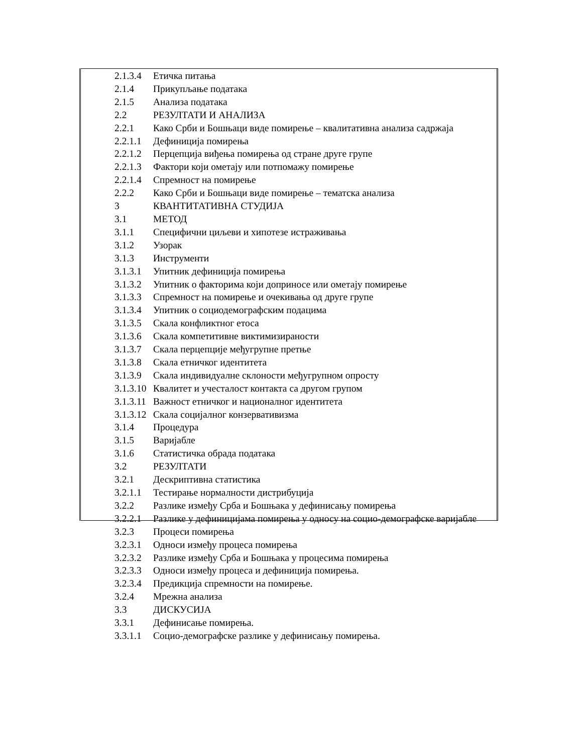2.1.3.4 Етичка питања
2.1.4 Прикупљање података
2.1.5 Анализа података
2.2 РЕЗУЛТАТИ И АНАЛИЗА
2.2.1 Како Срби и Бошњаци виде помирење – квалитативна анализа садржаја
2.2.1.1 Дефиниција помирења
2.2.1.2 Перцепција виђења помирења од стране друге групе
2.2.1.3 Фактори који ометају или потпомажу помирење
2.2.1.4 Спремност на помирење
2.2.2 Како Срби и Бошњаци виде помирење – тематска анализа
3 КВАНТИТАТИВНА СТУДИЈА
3.1 МЕТОД
3.1.1 Специфични циљеви и хипотезе истраживања
3.1.2 Узорак
3.1.3 Инструменти
3.1.3.1 Упитник дефиниција помирења
3.1.3.2 Упитник о факторима који доприносе или ометају помирење
3.1.3.3 Спремност на помирење и очекивања од друге групе
3.1.3.4 Упитник о социодемографским подацима
3.1.3.5 Скала конфликтног етоса
3.1.3.6 Скала компетитивне виктимизираности
3.1.3.7 Скала перцепције међугрупне претње
3.1.3.8 Скала етничког идентитета
3.1.3.9 Скала индивидуалне склоности међугрупном опросту
3.1.3.10 Квалитет и учесталост контакта са другом групом
3.1.3.11 Важност етничког и националног идентитета
3.1.3.12 Скала социјалног конзервативизма
3.1.4 Процедура
3.1.5 Варијабле
3.1.6 Статистичка обрада података
3.2 РЕЗУЛТАТИ
3.2.1 Дескриптивна статистика
3.2.1.1 Тестирање нормалности дистрибуција
3.2.2 Разлике између Срба и Бошњака у дефинисању помирења
3.2.2.1 Разлике у дефиницијама помирења у односу на социо-демографске варијабле
3.2.3 Процеси помирења
3.2.3.1 Односи између процеса помирења
3.2.3.2 Разлике између Срба и Бошњака у процесима помирења
3.2.3.3 Односи између процеса и дефиниција помирења.
3.2.3.4 Предикција спремности на помирење.
3.2.4 Мрежна анализа
3.3 ДИСКУСИЈА
3.3.1 Дефинисање помирења.
3.3.1.1 Социо-демографске разлике у дефинисању помирења.